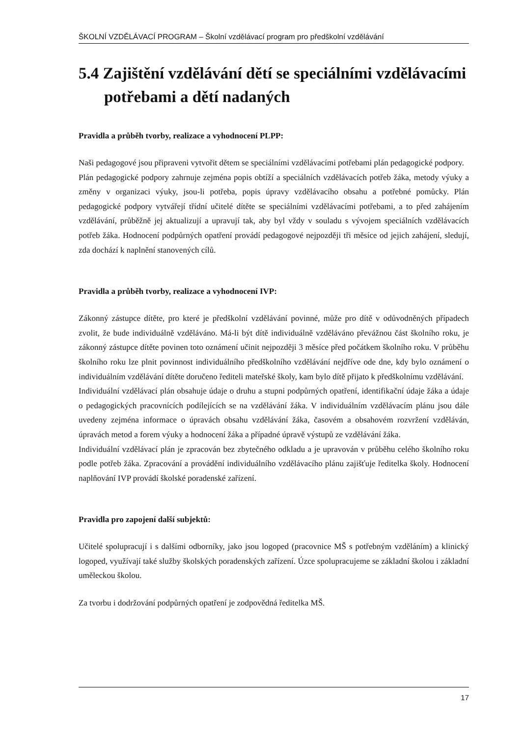ŠKOLNÍ VZDĚLÁVACÍ PROGRAM – Školní vzdělávací program pro předškolní vzdělávání
5.4 Zajištění vzdělávání dětí se speciálními vzdělávacími potřebami a dětí nadaných
Pravidla a průběh tvorby, realizace a vyhodnocení PLPP:
Naši pedagogové jsou připraveni vytvořit dětem se speciálními vzdělávacími potřebami plán pedagogické podpory.
Plán pedagogické podpory zahrnuje zejména popis obtíží a speciálních vzdělávacích potřeb žáka, metody výuky a změny v organizaci výuky, jsou-li potřeba, popis úpravy vzdělávacího obsahu a potřebné pomůcky. Plán pedagogické podpory vytvářejí třídní učitelé dítěte se speciálními vzdělávacími potřebami, a to před zahájením vzdělávání, průběžně jej aktualizují a upravují tak, aby byl vždy v souladu s vývojem speciálních vzdělávacích potřeb žáka. Hodnocení podpůrných opatření provádí pedagogové nejpozději tři měsíce od jejich zahájení, sledují, zda dochází k naplnění stanovených cílů.
Pravidla a průběh tvorby, realizace a vyhodnocení IVP:
Zákonný zástupce dítěte, pro které je předškolní vzdělávání povinné, může pro dítě v odůvodněných případech zvolit, že bude individuálně vzděláváno. Má-li být dítě individuálně vzděláváno převážnou část školního roku, je zákonný zástupce dítěte povinen toto oznámení učinit nejpozději 3 měsíce před počátkem školního roku. V průběhu školního roku lze plnit povinnost individuálního předškolního vzdělávání nejdříve ode dne, kdy bylo oznámení o individuálním vzdělávání dítěte doručeno řediteli mateřské školy, kam bylo dítě přijato k předškolnímu vzdělávání.
Individuální vzdělávací plán obsahuje údaje o druhu a stupni podpůrných opatření, identifikační údaje žáka a údaje o pedagogických pracovnících podílejících se na vzdělávání žáka. V individuálním vzdělávacím plánu jsou dále uvedeny zejména informace o úpravách obsahu vzdělávání žáka, časovém a obsahovém rozvržení vzděláván, úpravách metod a forem výuky a hodnocení žáka a případné úpravě výstupů ze vzdělávání žáka.
Individuální vzdělávací plán je zpracován bez zbytečného odkladu a je upravován v průběhu celého školního roku podle potřeb žáka. Zpracování a provádění individuálního vzdělávacího plánu zajišťuje ředitelka školy. Hodnocení naplňování IVP provádí školské poradenské zařízení.
Pravidla pro zapojení další subjektů:
Učitelé spolupracují i s dalšími odborníky, jako jsou logoped (pracovnice MŠ s potřebným vzděláním) a klinický logoped, využívají také služby školských poradenských zařízení. Úzce spolupracujeme se základní školou i základní uměleckou školou.
Za tvorbu i dodržování podpůrných opatření je zodpovědná ředitelka MŠ.
17